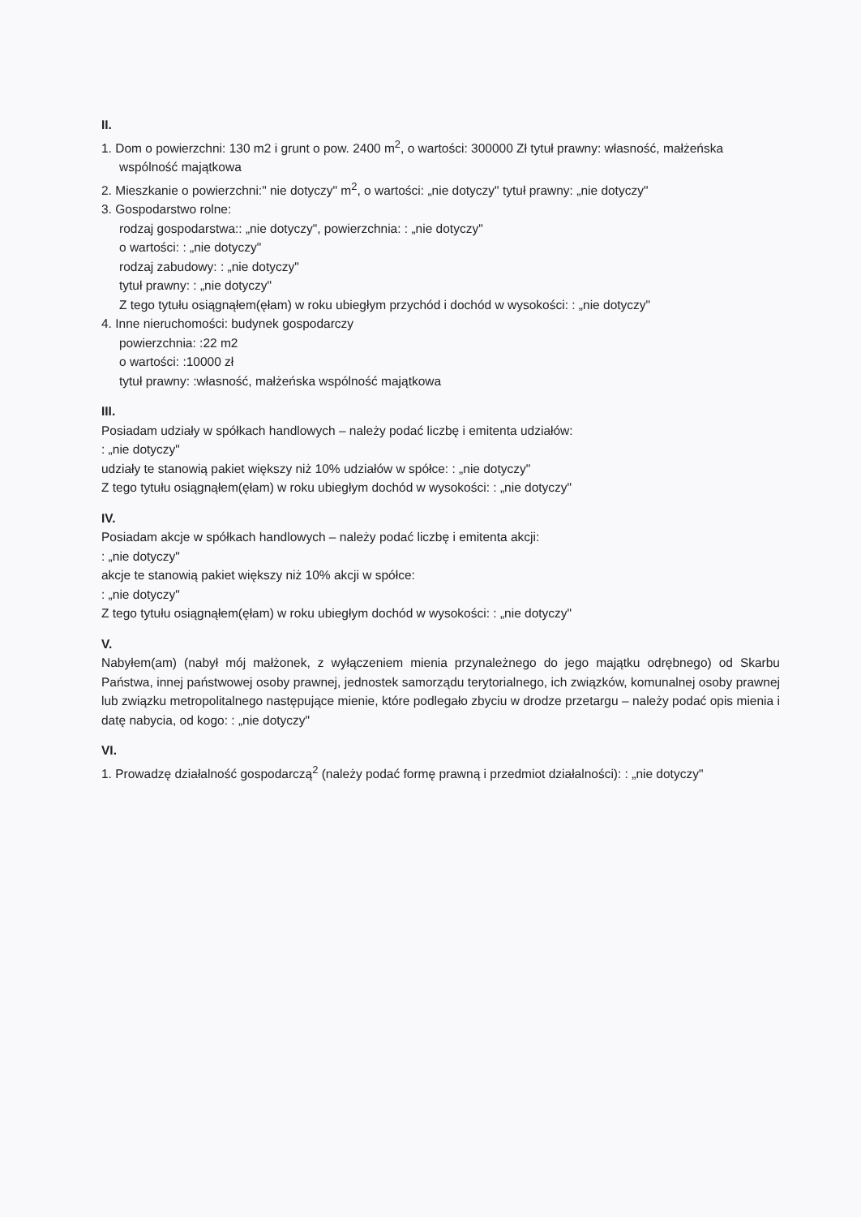II.
1. Dom o powierzchni: 130 m2 i grunt o pow. 2400 m<sup>2</sup>, o wartości: 300000 Zł tytuł prawny: własność, małżeńska wspólność majątkowa
2. Mieszkanie o powierzchni:" nie dotyczy" m<sup>2</sup>, o wartości: „nie dotyczy" tytuł prawny: „nie dotyczy"
3. Gospodarstwo rolne:
rodzaj gospodarstwa:: „nie dotyczy", powierzchnia: : „nie dotyczy"
o wartości: : „nie dotyczy"
rodzaj zabudowy: : „nie dotyczy"
tytuł prawny: : „nie dotyczy"
Z tego tytułu osiągnąłem(ęłam) w roku ubiegłym przychód i dochód w wysokości: : „nie dotyczy"
4. Inne nieruchomości: budynek gospodarczy
powierzchnia: :22 m2
o wartości: :10000 zł
tytuł prawny: :własność, małżeńska wspólność majątkowa
III.
Posiadam udziały w spółkach handlowych – należy podać liczbę i emitenta udziałów:
: „nie dotyczy"
udziały te stanowią pakiet większy niż 10% udziałów w spółce: : „nie dotyczy"
Z tego tytułu osiągnąłem(ęłam) w roku ubiegłym dochód w wysokości: : „nie dotyczy"
IV.
Posiadam akcje w spółkach handlowych – należy podać liczbę i emitenta akcji:
: „nie dotyczy"
akcje te stanowią pakiet większy niż 10% akcji w spółce:
: „nie dotyczy"
Z tego tytułu osiągnąłem(ęłam) w roku ubiegłym dochód w wysokości: : „nie dotyczy"
V.
Nabyłem(am) (nabył mój małżonek, z wyłączeniem mienia przynależnego do jego majątku odrębnego) od Skarbu Państwa, innej państwowej osoby prawnej, jednostek samorządu terytorialnego, ich związków, komunalnej osoby prawnej lub związku metropolitalnego następujące mienie, które podlegało zbyciu w drodze przetargu – należy podać opis mienia i datę nabycia, od kogo: : „nie dotyczy"
VI.
1. Prowadzę działalność gospodarczą<sup>2</sup> (należy podać formę prawną i przedmiot działalności): : „nie dotyczy"